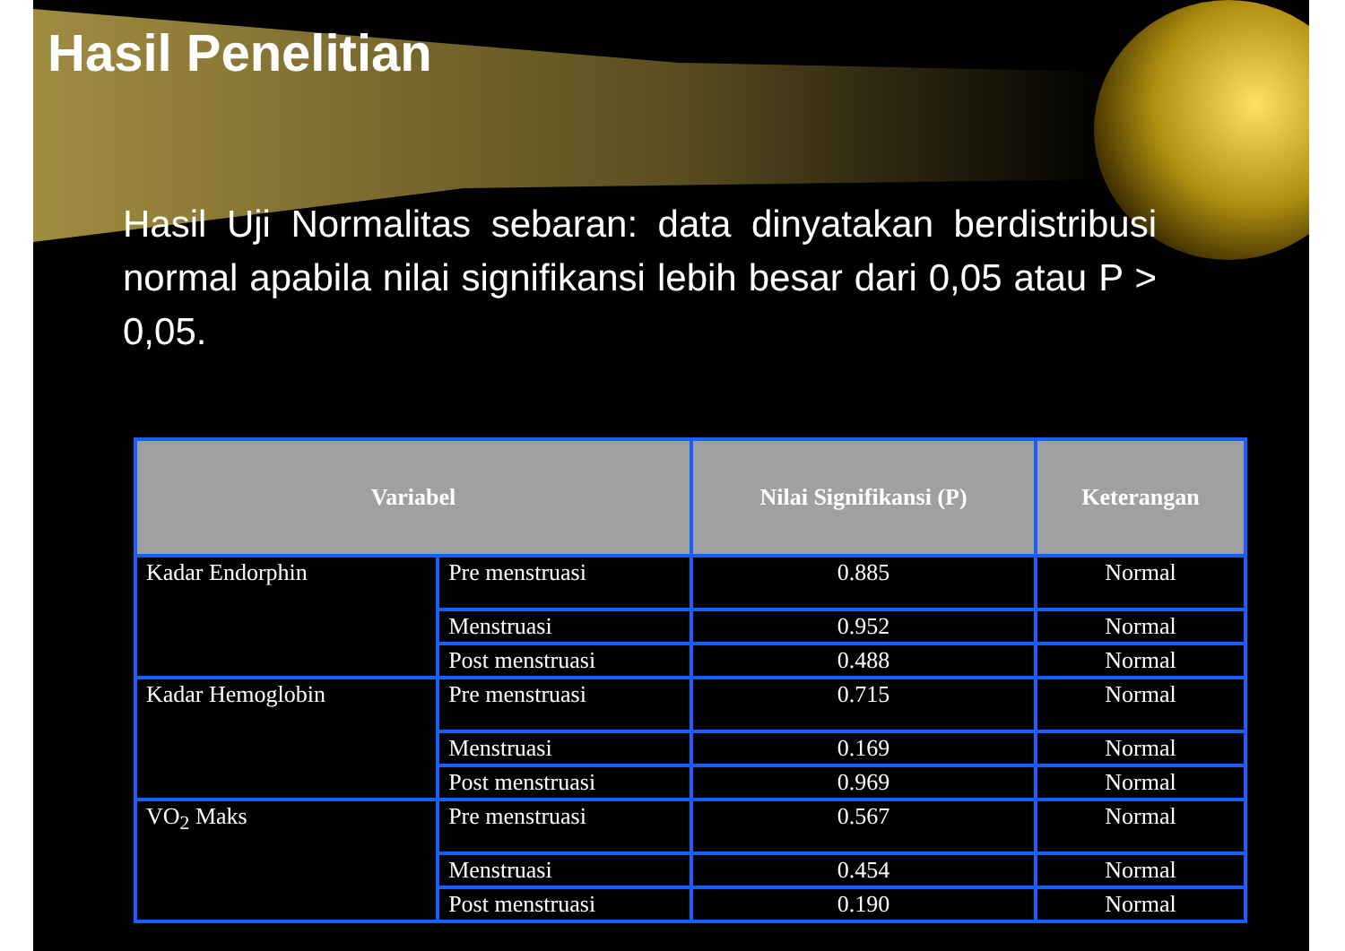Hasil Penelitian
Hasil Uji Normalitas sebaran: data dinyatakan berdistribusi normal apabila nilai signifikansi lebih besar dari 0,05 atau P > 0,05.
| Variabel | | Nilai Signifikansi (P) | Keterangan |
| --- | --- | --- | --- |
| Kadar Endorphin | Pre menstruasi | 0.885 | Normal |
| | Menstruasi | 0.952 | Normal |
| | Post menstruasi | 0.488 | Normal |
| Kadar Hemoglobin | Pre menstruasi | 0.715 | Normal |
| | Menstruasi | 0.169 | Normal |
| | Post menstruasi | 0.969 | Normal |
| VO<sub>2</sub> Maks | Pre menstruasi | 0.567 | Normal |
| | Menstruasi | 0.454 | Normal |
| | Post menstruasi | 0.190 | Normal |